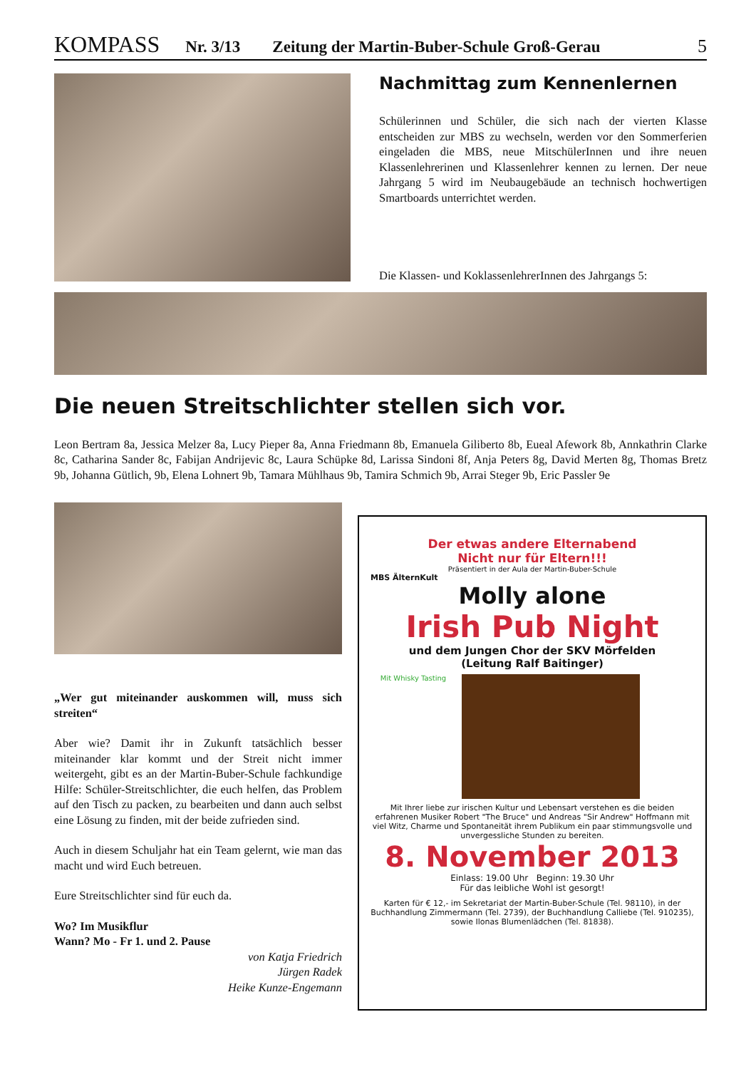KOMPASS Nr. 3/13 Zeitung der Martin-Buber-Schule Groß-Gerau 5
Nachmittag zum Kennenlernen
Schülerinnen und Schüler, die sich nach der vierten Klasse entscheiden zur MBS zu wechseln, werden vor den Sommerferien eingeladen die MBS, neue MitschülerInnen und ihre neuen Klassenlehrerinen und Klassenlehrer kennen zu lernen. Der neue Jahrgang 5 wird im Neubaugebäude an technisch hochwertigen Smartboards unterrichtet werden.
Die Klassen- und KoklassenlehrerInnen des Jahrgangs 5:
Die neuen Streitschlichter stellen sich vor.
Leon Bertram 8a, Jessica Melzer 8a, Lucy Pieper 8a, Anna Friedmann 8b, Emanuela Giliberto 8b, Eueal Afework 8b, Annkathrin Clarke 8c, Catharina Sander 8c, Fabijan Andrijevic 8c, Laura Schüpke 8d, Larissa Sindoni 8f, Anja Peters 8g, David Merten 8g, Thomas Bretz 9b, Johanna Gütlich, 9b, Elena Lohnert 9b, Tamara Mühlhaus 9b, Tamira Schmich 9b, Arrai Steger 9b, Eric Passler 9e
„Wer gut miteinander auskommen will, muss sich streiten“
Aber wie? Damit ihr in Zukunft tatsächlich besser miteinander klar kommt und der Streit nicht immer weitergeht, gibt es an der Martin-Buber-Schule fachkundige Hilfe: Schüler-Streitschlichter, die euch helfen, das Problem auf den Tisch zu packen, zu bearbeiten und dann auch selbst eine Lösung zu finden, mit der beide zufrieden sind.
Auch in diesem Schuljahr hat ein Team gelernt, wie man das macht und wird Euch betreuen.
Eure Streitschlichter sind für euch da.
Wo? Im Musikflur
Wann? Mo - Fr 1. und 2. Pause
von Katja Friedrich
Jürgen Radek
Heike Kunze-Engemann
Der etwas andere Elternabend
Nicht nur für Eltern!!!
Präsentiert in der Aula der Martin-Buber-Schule
MBS ÄlternKult
Molly alone
Irish Pub Night
und dem Jungen Chor der SKV Mörfelden
(Leitung Ralf Baitinger)
Mit Whisky Tasting
Mit Ihrer liebe zur irischen Kultur und Lebensart verstehen es die beiden erfahrenen Musiker Robert "The Bruce" und Andreas "Sir Andrew" Hoffmann mit viel Witz, Charme und Spontaneität ihrem Publikum ein paar stimmungsvolle und unvergessliche Stunden zu bereiten.
8. November 2013
Einlass: 19.00 Uhr Beginn: 19.30 Uhr
Für das leibliche Wohl ist gesorgt!
Karten für € 12,- im Sekretariat der Martin-Buber-Schule (Tel. 98110), in der Buchhandlung Zimmermann (Tel. 2739), der Buchhandlung Calliebe (Tel. 910235), sowie Ilonas Blumenlädchen (Tel. 81838).